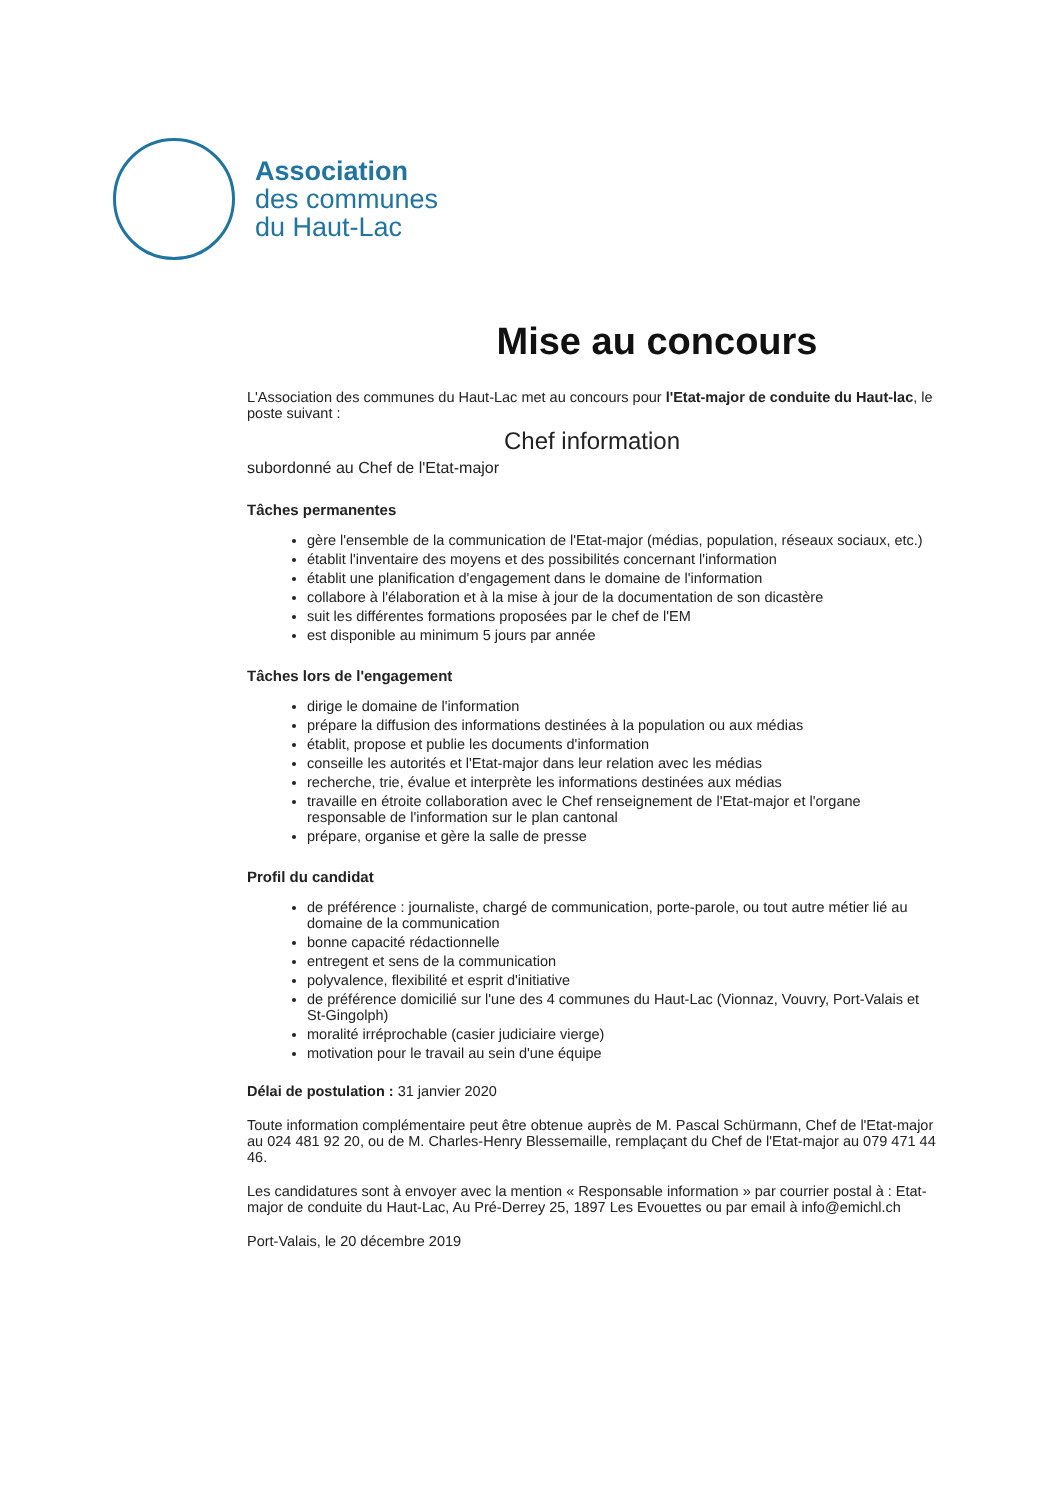Association
des communes
du Haut-Lac
Mise au concours
L'Association des communes du Haut-Lac met au concours pour l'Etat-major de conduite du Haut-lac, le poste suivant :
Chef information
subordonné au Chef de l'Etat-major
Tâches permanentes
gère l'ensemble de la communication de l'Etat-major (médias, population, réseaux sociaux, etc.)
établit l'inventaire des moyens et des possibilités concernant l'information
établit une planification d'engagement dans le domaine de l'information
collabore à l'élaboration et à la mise à jour de la documentation de son dicastère
suit les différentes formations proposées par le chef de l'EM
est disponible au minimum 5 jours par année
Tâches lors de l'engagement
dirige le domaine de l'information
prépare la diffusion des informations destinées à la population ou aux médias
établit, propose et publie les documents d'information
conseille les autorités et l'Etat-major dans leur relation avec les médias
recherche, trie, évalue et interprète les informations destinées aux médias
travaille en étroite collaboration avec le Chef renseignement de l'Etat-major et l'organe responsable de l'information sur le plan cantonal
prépare, organise et gère la salle de presse
Profil du candidat
de préférence : journaliste, chargé de communication, porte-parole, ou tout autre métier lié au domaine de la communication
bonne capacité rédactionnelle
entregent et sens de la communication
polyvalence, flexibilité et esprit d'initiative
de préférence domicilié sur l'une des 4 communes du Haut-Lac (Vionnaz, Vouvry, Port-Valais et St-Gingolph)
moralité irréprochable (casier judiciaire vierge)
motivation pour le travail au sein d'une équipe
Délai de postulation : 31 janvier 2020
Toute information complémentaire peut être obtenue auprès de M. Pascal Schürmann, Chef de l'Etat-major au 024 481 92 20, ou de M. Charles-Henry Blessemaille, remplaçant du Chef de l'Etat-major au 079 471 44 46.
Les candidatures sont à envoyer avec la mention « Responsable information » par courrier postal à : Etat-major de conduite du Haut-Lac, Au Pré-Derrey 25, 1897 Les Evouettes ou par email à info@emichl.ch
Port-Valais, le 20 décembre 2019